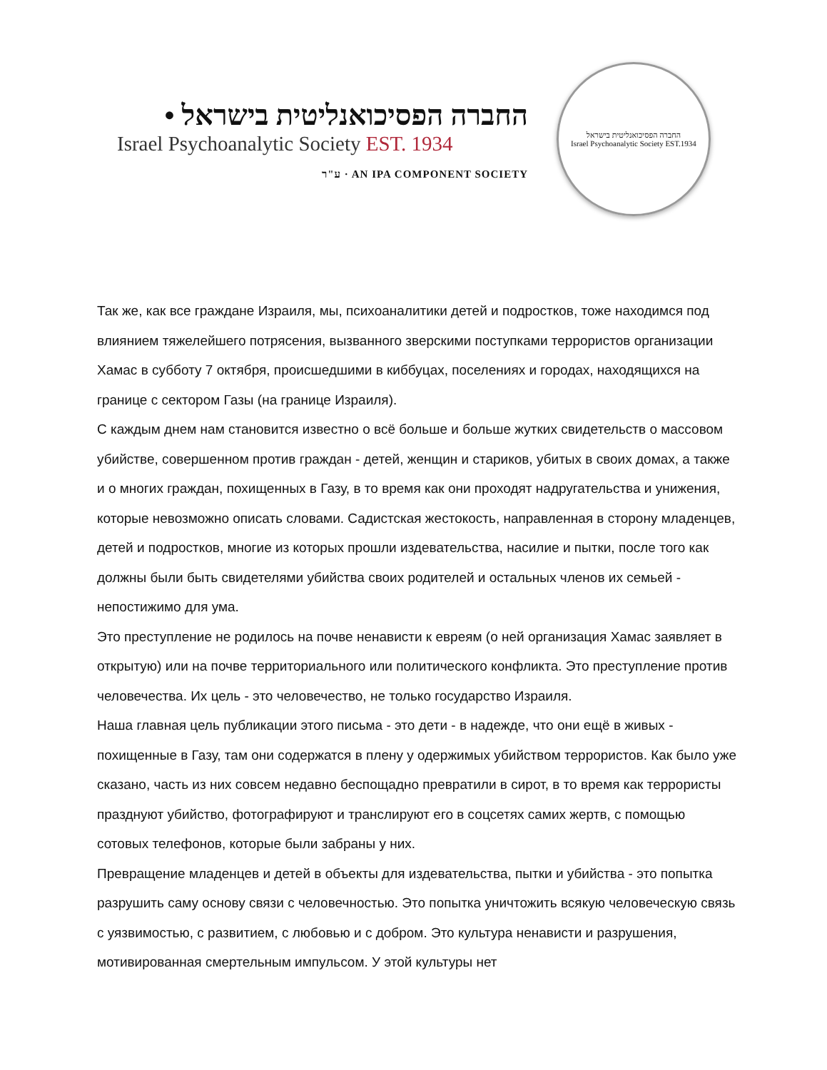החברה הפסיכואנליטית בישראל •
Israel Psychoanalytic Society EST. 1934
ע"ר · AN IPA COMPONENT SOCIETY
החברה הפסיכואנליטית בישראל
Israel Psychoanalytic Society EST.1934
Так же, как все граждане Израиля, мы, психоаналитики детей и подростков, тоже находимся под влиянием тяжелейшего потрясения, вызванного зверскими поступками террористов организации Хамас в субботу 7 октября, происшедшими в киббуцах, поселениях и городах, находящихся на границе с сектором Газы (на границе Израиля).
С каждым днем нам становится известно о всё больше и больше жутких свидетельств о массовом убийстве, совершенном против граждан - детей, женщин и стариков, убитых в своих домах, а также и о многих граждан, похищенных в Газу, в то время как они проходят надругательства и унижения, которые невозможно описать словами. Садистская жестокость, направленная в сторону младенцев, детей и подростков, многие из которых прошли издевательства, насилие и пытки, после того как должны были быть свидетелями убийства своих родителей и остальных членов их семьей - непостижимо для ума.
Это преступление не родилось на почве ненависти к евреям (о ней организация Хамас заявляет в открытую) или на почве территориального или политического конфликта. Это преступление против человечества. Их цель - это человечество, не только государство Израиля.
Наша главная цель публикации этого письма - это дети - в надежде, что они ещё в живых - похищенные в Газу, там они содержатся в плену у одержимых убийством террористов. Как было уже сказано, часть из них совсем недавно беспощадно превратили в сирот, в то время как террористы празднуют убийство, фотографируют и транслируют его в соцсетях самих жертв, с помощью сотовых телефонов, которые были забраны у них.
Превращение младенцев и детей в объекты для издевательства, пытки и убийства - это попытка разрушить саму основу связи с человечностью. Это попытка уничтожить всякую человеческую связь с уязвимостью, с развитием, с любовью и с добром. Это культура ненависти и разрушения, мотивированная смертельным импульсом. У этой культуры нет